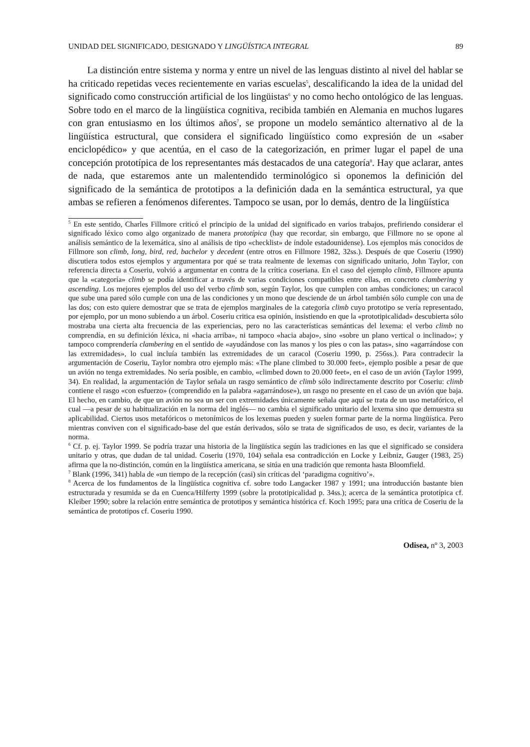UNIDAD DEL SIGNIFICADO, DESIGNADO Y LINGÜÍSTICA INTEGRAL 89
La distinción entre sistema y norma y entre un nivel de las lenguas distinto al nivel del hablar se ha criticado repetidas veces recientemente en varias escuelas<sup>5</sup>, descalificando la idea de la unidad del significado como construcción artificial de los lingüistas<sup>6</sup> y no como hecho ontológico de las lenguas. Sobre todo en el marco de la lingüística cognitiva, recibida también en Alemania en muchos lugares con gran entusiasmo en los últimos años<sup>7</sup>, se propone un modelo semántico alternativo al de la lingüística estructural, que considera el significado lingüístico como expresión de un «saber enciclopédico» y que acentúa, en el caso de la categorización, en primer lugar el papel de una concepción prototípica de los representantes más destacados de una categoría<sup>8</sup>. Hay que aclarar, antes de nada, que estaremos ante un malentendido terminológico si oponemos la definición del significado de la semántica de prototipos a la definición dada en la semántica estructural, ya que ambas se refieren a fenómenos diferentes. Tampoco se usan, por lo demás, dentro de la lingüística
<sup>5</sup> En este sentido, Charles Fillmore criticó el principio de la unidad del significado en varios trabajos, prefiriendo considerar el significado léxico como algo organizado de manera prototípica (hay que recordar, sin embargo, que Fillmore no se opone al análisis semántico de la lexemática, sino al análisis de tipo «checklist» de índole estadounidense). Los ejemplos más conocidos de Fillmore son climb, long, bird, red, bachelor y decedent (entre otros en Fillmore 1982, 32ss.). Después de que Coseriu (1990) discutiera todos estos ejemplos y argumentara por qué se trata realmente de lexemas con significado unitario, John Taylor, con referencia directa a Coseriu, volvió a argumentar en contra de la crítica coseriana. En el caso del ejemplo climb, Fillmore apunta que la «categoría» climb se podía identificar a través de varias condiciones compatibles entre ellas, en concreto clambering y ascending. Los mejores ejemplos del uso del verbo climb son, según Taylor, los que cumplen con ambas condiciones; un caracol que sube una pared sólo cumple con una de las condiciones y un mono que desciende de un árbol también sólo cumple con una de las dos; con esto quiere demostrar que se trata de ejemplos marginales de la categoría climb cuyo prototipo se vería representado, por ejemplo, por un mono subiendo a un árbol. Coseriu critica esa opinión, insistiendo en que la «prototipicalidad» descubierta sólo mostraba una cierta alta frecuencia de las experiencias, pero no las características semánticas del lexema: el verbo climb no comprendía, en su definición léxica, ni «hacia arriba», ni tampoco «hacia abajo», sino «sobre un plano vertical o inclinado»; y tampoco comprendería clambering en el sentido de «ayudándose con las manos y los pies o con las patas», sino «agarrándose con las extremidades», lo cual incluía también las extremidades de un caracol (Coseriu 1990, p. 256ss.). Para contradecir la argumentación de Coseriu, Taylor nombra otro ejemplo más: «The plane climbed to 30.000 feet», ejemplo posible a pesar de que un avión no tenga extremidades. No sería posible, en cambio, «climbed down to 20.000 feet», en el caso de un avión (Taylor 1999, 34). En realidad, la argumentación de Taylor señala un rasgo semántico de climb sólo indirectamente descrito por Coseriu: climb contiene el rasgo «con esfuerzo» (comprendido en la palabra «agarrándose»), un rasgo no presente en el caso de un avión que baja. El hecho, en cambio, de que un avión no sea un ser con extremidades únicamente señala que aquí se trata de un uso metafórico, el cual —a pesar de su habitualización en la norma del inglés— no cambia el significado unitario del lexema sino que demuestra su aplicabilidad. Ciertos usos metafóricos o metonímicos de los lexemas pueden y suelen formar parte de la norma lingüística. Pero mientras conviven con el significado-base del que están derivados, sólo se trata de significados de uso, es decir, variantes de la norma.
<sup>6</sup> Cf. p. ej. Taylor 1999. Se podría trazar una historia de la lingüística según las tradiciones en las que el significado se considera unitario y otras, que dudan de tal unidad. Coseriu (1970, 104) señala esa contradicción en Locke y Leibniz, Gauger (1983, 25) afirma que la no-distinción, común en la lingüística americana, se sitúa en una tradición que remonta hasta Bloomfield.
<sup>7</sup> Blank (1996, 341) habla de «un tiempo de la recepción (casi) sin críticas del ‘paradigma cognitivo’».
<sup>8</sup> Acerca de los fundamentos de la lingüística cognitiva cf. sobre todo Langacker 1987 y 1991; una introducción bastante bien estructurada y resumida se da en Cuenca/Hilferty 1999 (sobre la prototipicalidad p. 34ss.); acerca de la semántica prototípica cf. Kleiber 1990; sobre la relación entre semántica de prototipos y semántica histórica cf. Koch 1995; para una crítica de Coseriu de la semántica de prototipos cf. Coseriu 1990.
Odisea, nº 3, 2003